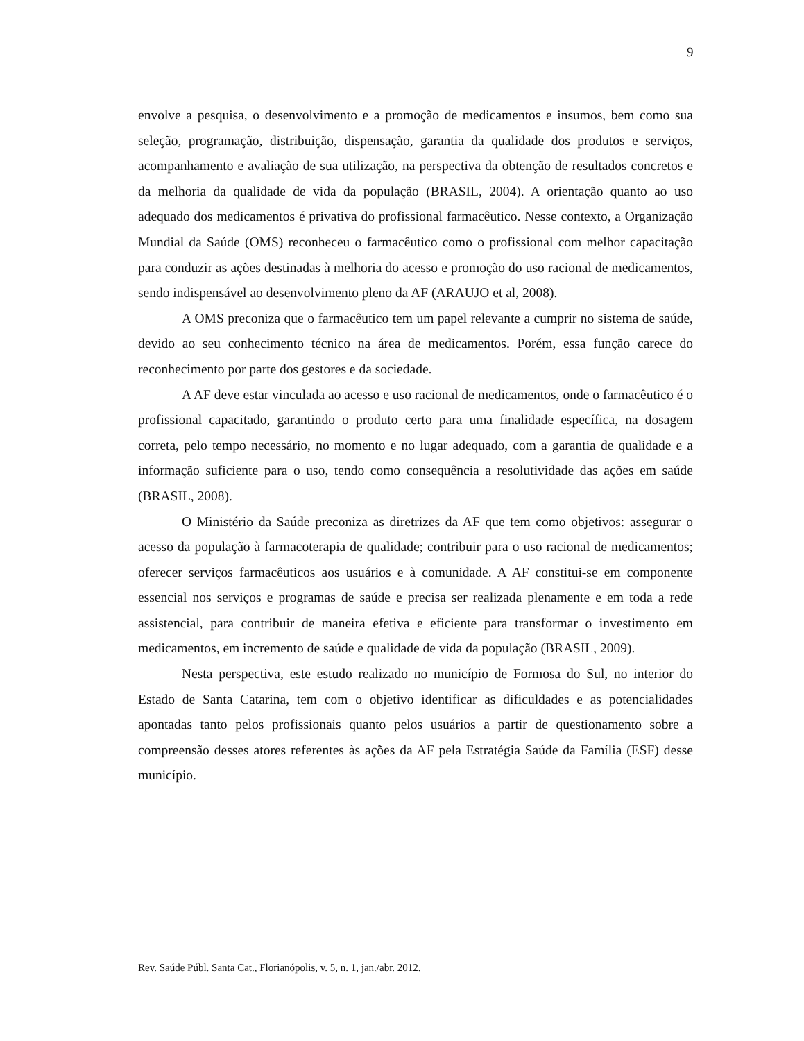9
envolve a pesquisa, o desenvolvimento e a promoção de medicamentos e insumos, bem como sua seleção, programação, distribuição, dispensação, garantia da qualidade dos produtos e serviços, acompanhamento e avaliação de sua utilização, na perspectiva da obtenção de resultados concretos e da melhoria da qualidade de vida da população (BRASIL, 2004). A orientação quanto ao uso adequado dos medicamentos é privativa do profissional farmacêutico. Nesse contexto, a Organização Mundial da Saúde (OMS) reconheceu o farmacêutico como o profissional com melhor capacitação para conduzir as ações destinadas à melhoria do acesso e promoção do uso racional de medicamentos, sendo indispensável ao desenvolvimento pleno da AF (ARAUJO et al, 2008).
A OMS preconiza que o farmacêutico tem um papel relevante a cumprir no sistema de saúde, devido ao seu conhecimento técnico na área de medicamentos. Porém, essa função carece do reconhecimento por parte dos gestores e da sociedade.
A AF deve estar vinculada ao acesso e uso racional de medicamentos, onde o farmacêutico é o profissional capacitado, garantindo o produto certo para uma finalidade específica, na dosagem correta, pelo tempo necessário, no momento e no lugar adequado, com a garantia de qualidade e a informação suficiente para o uso, tendo como consequência a resolutividade das ações em saúde (BRASIL, 2008).
O Ministério da Saúde preconiza as diretrizes da AF que tem como objetivos: assegurar o acesso da população à farmacoterapia de qualidade; contribuir para o uso racional de medicamentos; oferecer serviços farmacêuticos aos usuários e à comunidade. A AF constitui-se em componente essencial nos serviços e programas de saúde e precisa ser realizada plenamente e em toda a rede assistencial, para contribuir de maneira efetiva e eficiente para transformar o investimento em medicamentos, em incremento de saúde e qualidade de vida da população (BRASIL, 2009).
Nesta perspectiva, este estudo realizado no município de Formosa do Sul, no interior do Estado de Santa Catarina, tem com o objetivo identificar as dificuldades e as potencialidades apontadas tanto pelos profissionais quanto pelos usuários a partir de questionamento sobre a compreensão desses atores referentes às ações da AF pela Estratégia Saúde da Família (ESF) desse município.
Rev. Saúde Públ. Santa Cat., Florianópolis, v. 5, n. 1, jan./abr. 2012.